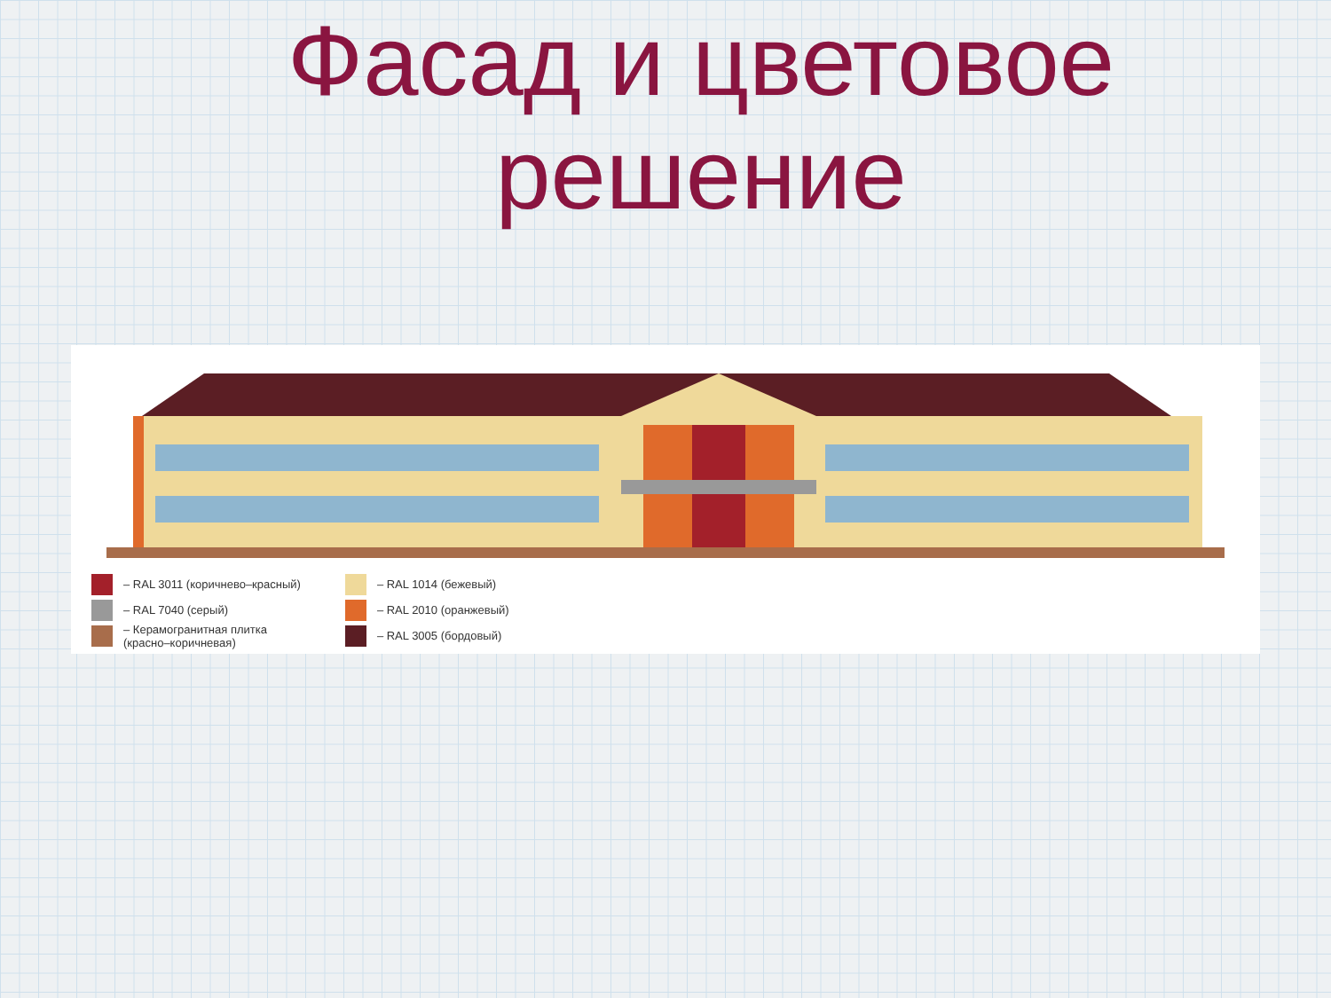Фасад и цветовое
решение
– RAL 3011 (коричнево–красный)
– RAL 7040 (серый)
– Керамогранитная плитка
(красно–коричневая)
– RAL 1014 (бежевый)
– RAL 2010 (оранжевый)
– RAL 3005 (бордовый)